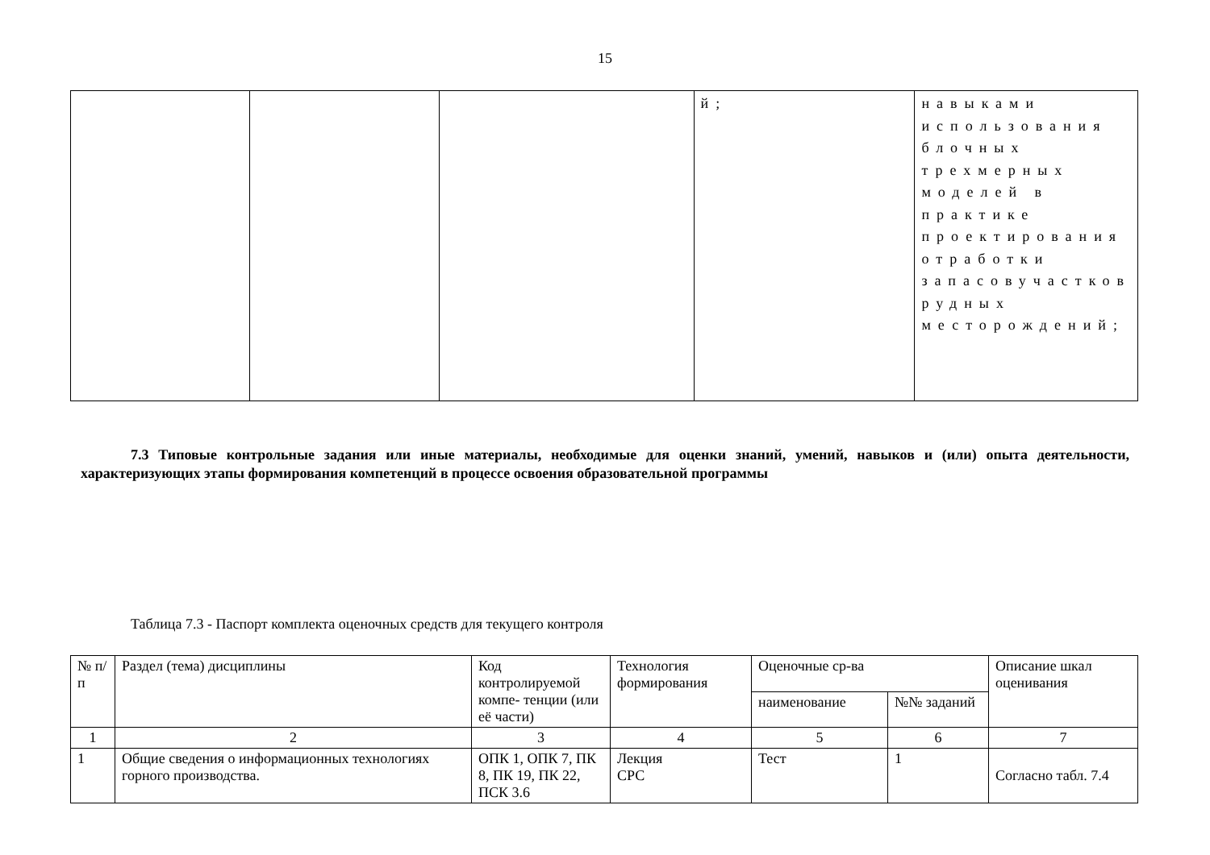15
| | | | й; | навыками использования блочных трехмерных моделей в практике проектирования отработки запасовучастков рудных месторождений; |
7.3 Типовые контрольные задания или иные материалы, необходимые для оценки знаний, умений, навыков и (или) опыта деятельности, характеризующих этапы формирования компетенций в процессе освоения образовательной программы
Таблица 7.3 - Паспорт комплекта оценочных средств для текущего контроля
| № п/п | Раздел (тема) дисциплины | Код контролируемой компе- тенции (или её части) | Технология формирования | Оценочные ср-ва | | Описание шкал оценивания |
| --- | --- | --- | --- | --- | --- | --- |
| | | | | наименование | №№ заданий | |
| 1 | 2 | 3 | 4 | 5 | 6 | 7 |
| 1 | Общие сведения о информационных технологиях горного производства. | ОПК 1, ОПК 7, ПК 8, ПК 19, ПК 22, ПСК 3.6 | Лекция СРС | Тест | 1 | Согласно табл. 7.4 |